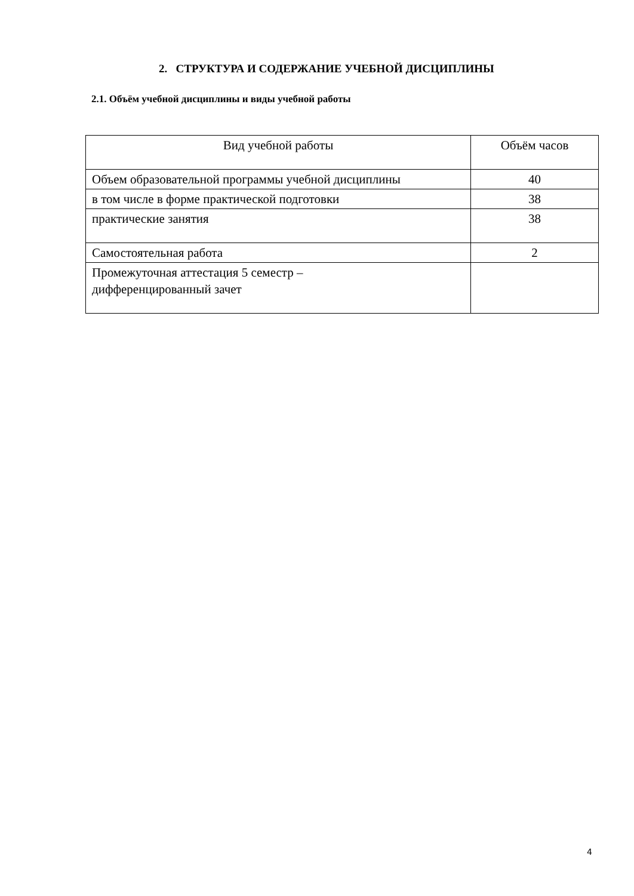2. СТРУКТУРА И СОДЕРЖАНИЕ УЧЕБНОЙ ДИСЦИПЛИНЫ
2.1. Объём учебной дисциплины и виды учебной работы
| Вид учебной работы | Объём часов |
| --- | --- |
| Объем образовательной программы учебной дисциплины | 40 |
| в том числе в форме практической подготовки | 38 |
| практические занятия | 38 |
| Самостоятельная работа | 2 |
| Промежуточная аттестация 5 семестр – дифференцированный зачет | |
4